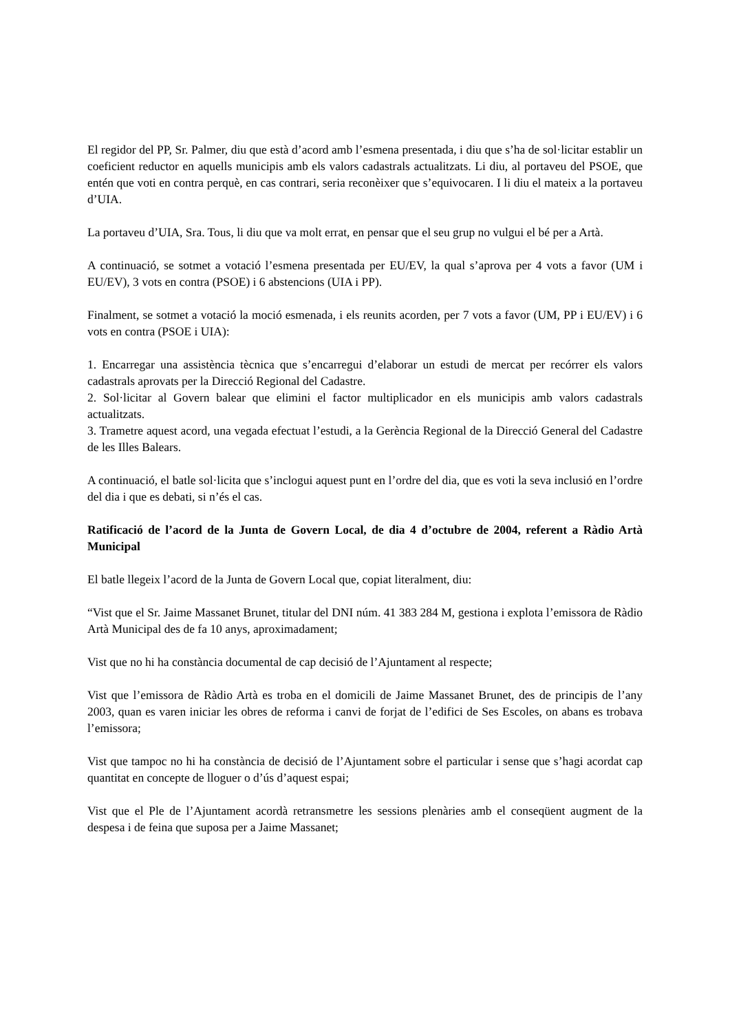El regidor del PP, Sr. Palmer, diu que està d’acord amb l’esmena presentada, i diu que s’ha de sol·licitar establir un coeficient reductor en aquells municipis amb els valors cadastrals actualitzats. Li diu, al portaveu del PSOE, que entén que voti en contra perquè, en cas contrari, seria reconèixer que s’equivocaren. I li diu el mateix a la portaveu d’UIA.
La portaveu d’UIA, Sra. Tous, li diu que va molt errat, en pensar que el seu grup no vulgui el bé per a Artà.
A continuació, se sotmet a votació l’esmena presentada per EU/EV, la qual s’aprova per 4 vots a favor (UM i EU/EV), 3 vots en contra (PSOE) i 6 abstencions (UIA i PP).
Finalment, se sotmet a votació la moció esmenada, i els reunits acorden, per 7 vots a favor (UM, PP i EU/EV) i 6 vots en contra (PSOE i UIA):
1. Encarregar una assistència tècnica que s’encarregui d’elaborar un estudi de mercat per recórrer els valors cadastrals aprovats per la Direcció Regional del Cadastre.
2. Sol·licitar al Govern balear que elimini el factor multiplicador en els municipis amb valors cadastrals actualitzats.
3. Trametre aquest acord, una vegada efectuat l’estudi, a la Gerència Regional de la Direcció General del Cadastre de les Illes Balears.
A continuació, el batle sol·licita que s’inclogui aquest punt en l’ordre del dia, que es voti la seva inclusió en l’ordre del dia i que es debati, si n’és el cas.
Ratificació de l’acord de la Junta de Govern Local, de dia 4 d’octubre de 2004, referent a Ràdio Artà Municipal
El batle llegeix l’acord de la Junta de Govern Local que, copiat literalment, diu:
“Vist que el Sr. Jaime Massanet Brunet, titular del DNI núm. 41 383 284 M, gestiona i explota l’emissora de Ràdio Artà Municipal des de fa 10 anys, aproximadament;
Vist que no hi ha constància documental de cap decisió de l’Ajuntament al respecte;
Vist que l’emissora de Ràdio Artà es troba en el domicili de Jaime Massanet Brunet, des de principis de l’any 2003, quan es varen iniciar les obres de reforma i canvi de forjat de l’edifici de Ses Escoles, on abans es trobava l’emissora;
Vist que tampoc no hi ha constància de decisió de l’Ajuntament sobre el particular i sense que s’hagi acordat cap quantitat en concepte de lloguer o d’ús d’aquest espai;
Vist que el Ple de l’Ajuntament acordà retransmetre les sessions plenàries amb el conseqüent augment de la despesa i de feina que suposa per a Jaime Massanet;